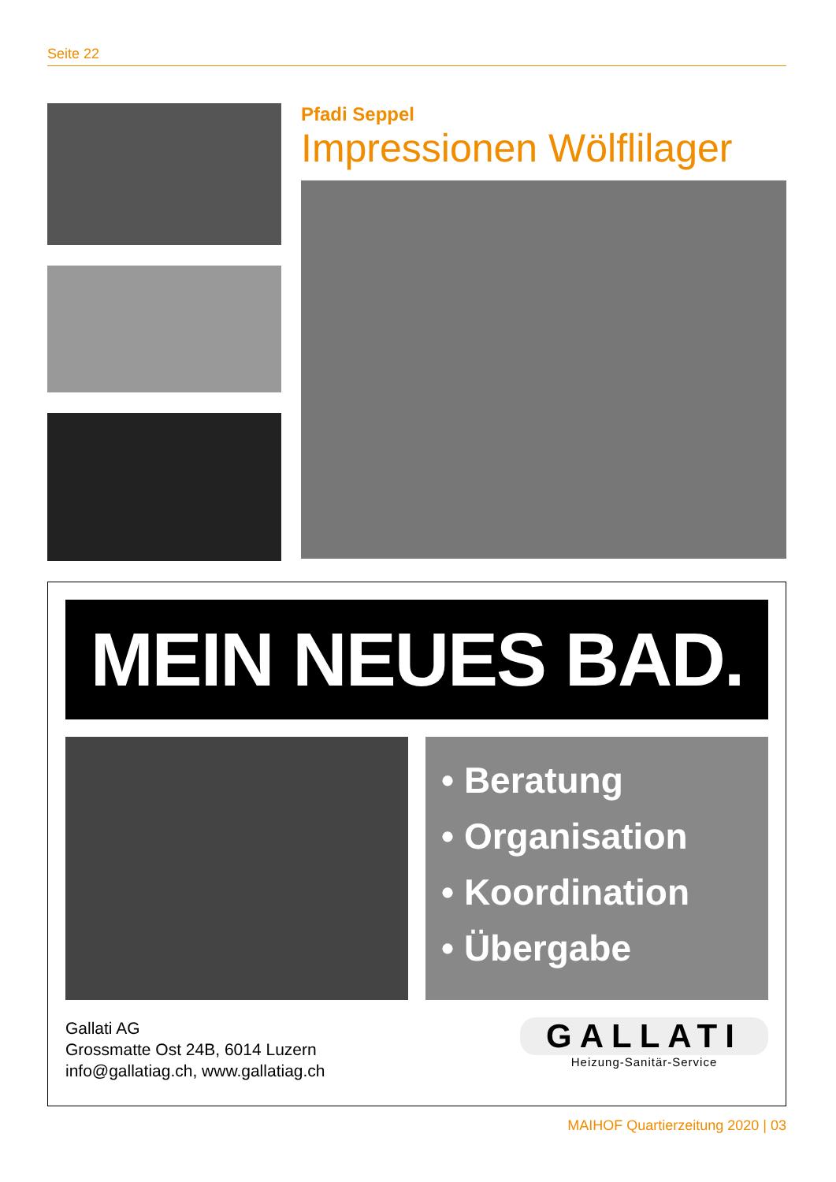Seite 22
Pfadi Seppel
Impressionen Wölflilager
MEIN NEUES BAD.
• Beratung
• Organisation
• Koordination
• Übergabe
Gallati AG
Grossmatte Ost 24B, 6014 Luzern
info@gallatiag.ch, www.gallatiag.ch
GALLATI
Heizung-Sanitär-Service
MAIHOF Quartierzeitung 2020 | 03